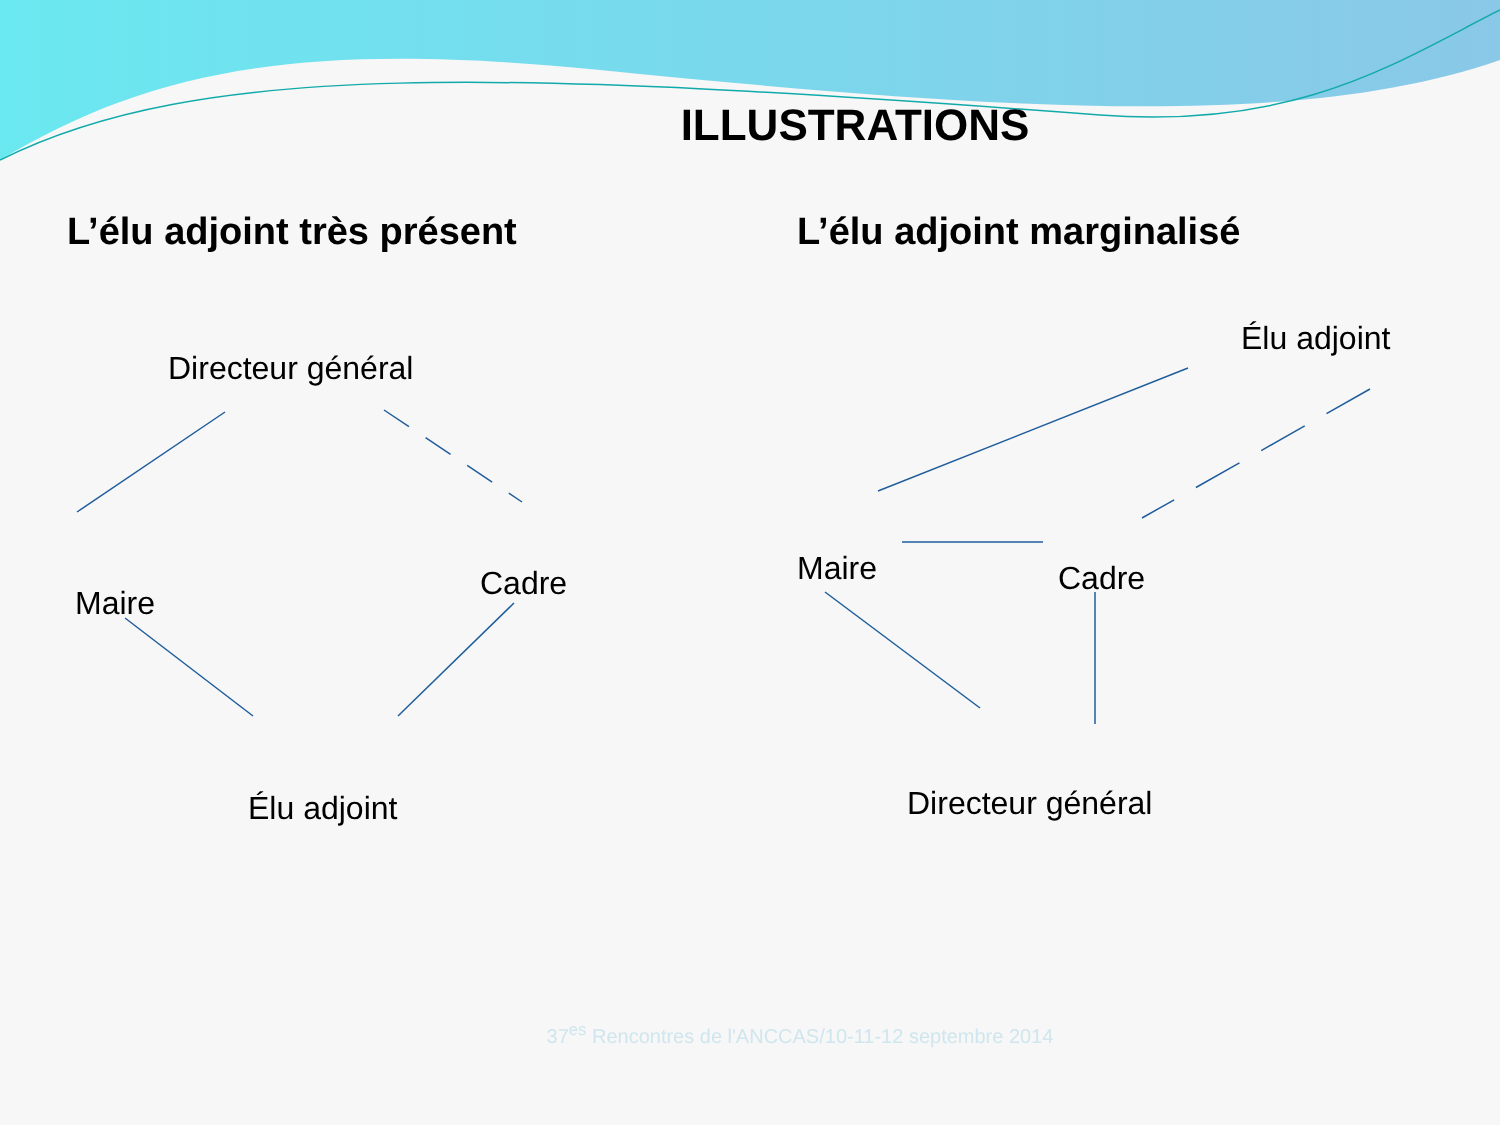ILLUSTRATIONS
L’élu adjoint très présent
Directeur général
Maire
Cadre
Élu adjoint
L’élu adjoint marginalisé
Élu adjoint
Maire Cadre
Directeur général
37<sup>es</sup> Rencontres de l'ANCCAS/10-11-12 septembre 2014